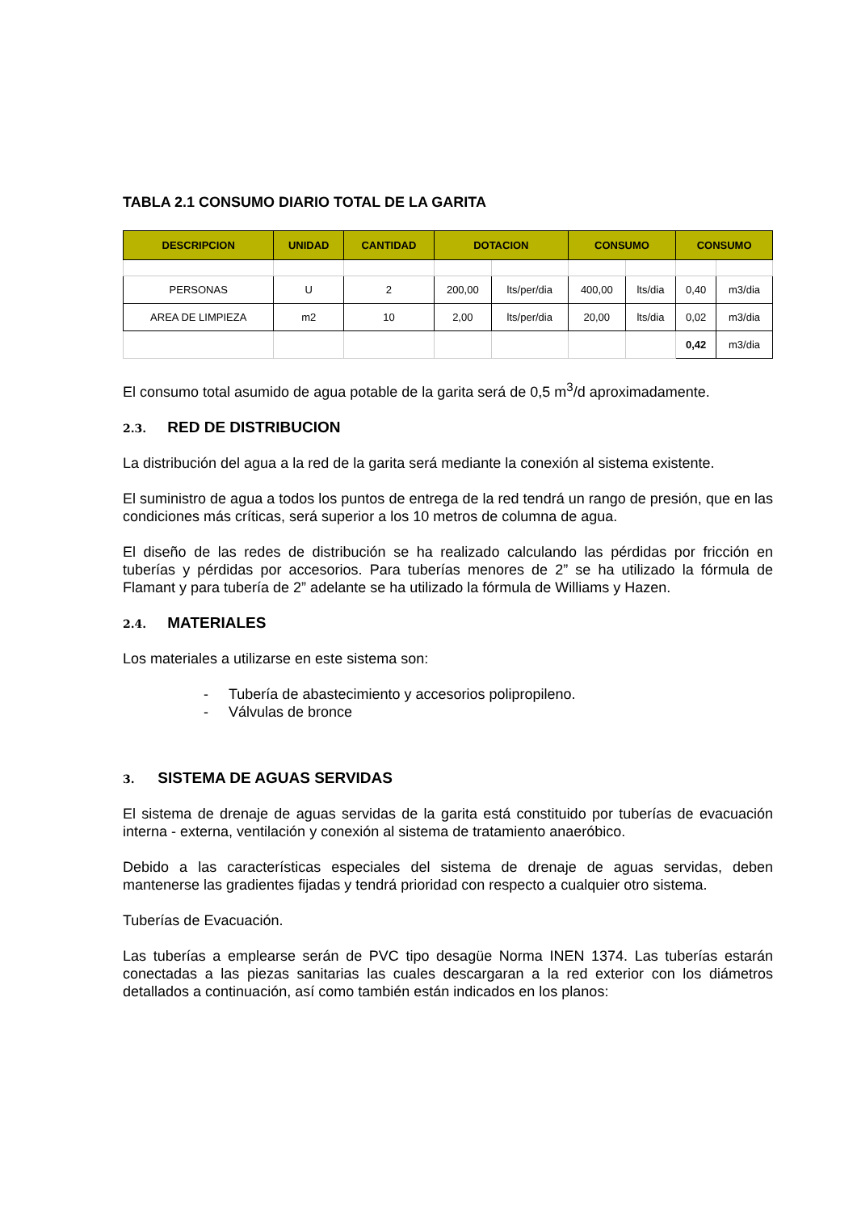TABLA 2.1 CONSUMO DIARIO TOTAL DE LA GARITA
| DESCRIPCION | UNIDAD | CANTIDAD | DOTACION | | CONSUMO | | CONSUMO | |
| --- | --- | --- | --- | --- | --- | --- | --- | --- |
| PERSONAS | U | 2 | 200,00 | lts/per/dia | 400,00 | lts/dia | 0,40 | m3/dia |
| AREA DE LIMPIEZA | m2 | 10 | 2,00 | lts/per/dia | 20,00 | lts/dia | 0,02 | m3/dia |
| | | | | | | | 0,42 | m3/dia |
El consumo total asumido de agua potable de la garita será de 0,5 m<sup>3</sup>/d aproximadamente.
2.3. RED DE DISTRIBUCION
La distribución del agua a la red de la garita será mediante la conexión al sistema existente.
El suministro de agua a todos los puntos de entrega de la red tendrá un rango de presión, que en las condiciones más críticas, será superior a los 10 metros de columna de agua.
El diseño de las redes de distribución se ha realizado calculando las pérdidas por fricción en tuberías y pérdidas por accesorios. Para tuberías menores de 2” se ha utilizado la fórmula de Flamant y para tubería de 2” adelante se ha utilizado la fórmula de Williams y Hazen.
2.4. MATERIALES
Los materiales a utilizarse en este sistema son:
- Tubería de abastecimiento y accesorios polipropileno.
- Válvulas de bronce
3. SISTEMA DE AGUAS SERVIDAS
El sistema de drenaje de aguas servidas de la garita está constituido por tuberías de evacuación interna - externa, ventilación y conexión al sistema de tratamiento anaeróbico.
Debido a las características especiales del sistema de drenaje de aguas servidas, deben mantenerse las gradientes fijadas y tendrá prioridad con respecto a cualquier otro sistema.
Tuberías de Evacuación.
Las tuberías a emplearse serán de PVC tipo desagüe Norma INEN 1374. Las tuberías estarán conectadas a las piezas sanitarias las cuales descargaran a la red exterior con los diámetros detallados a continuación, así como también están indicados en los planos: